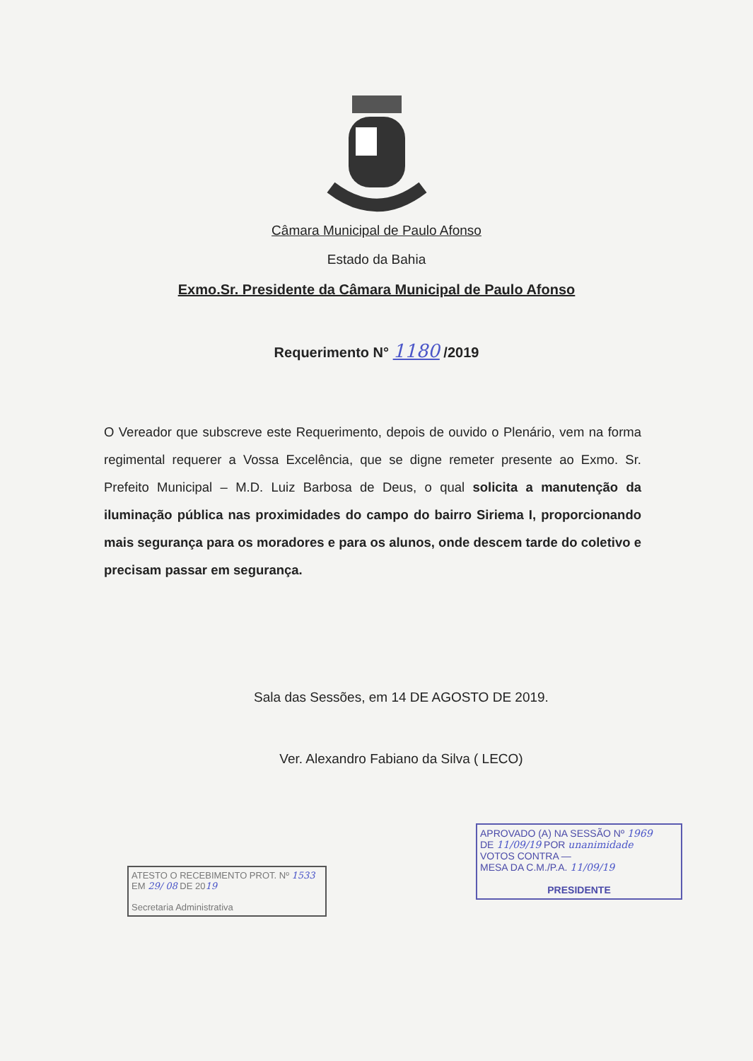Câmara Municipal de Paulo Afonso
Estado da Bahia
Exmo.Sr. Presidente da Câmara Municipal de Paulo Afonso
Requerimento N° 1180 /2019
O Vereador que subscreve este Requerimento, depois de ouvido o Plenário, vem na forma regimental requerer a Vossa Excelência, que se digne remeter presente ao Exmo. Sr. Prefeito Municipal – M.D. Luiz Barbosa de Deus, o qual solicita a manutenção da iluminação pública nas proximidades do campo do bairro Siriema I, proporcionando mais segurança para os moradores e para os alunos, onde descem tarde do coletivo e precisam passar em segurança.
Sala das Sessões, em 14 DE AGOSTO DE 2019.
Ver. Alexandro Fabiano da Silva ( LECO)
ATESTO O RECEBIMENTO PROT. Nº 1533
EM 29/ 08 DE 2019
Secretaria Administrativa
APROVADO (A) NA SESSÃO Nº 1969
DE 11/09/19 POR unanimidade
VOTOS CONTRA —
MESA DA C.M./P.A. 11/09/19
PRESIDENTE